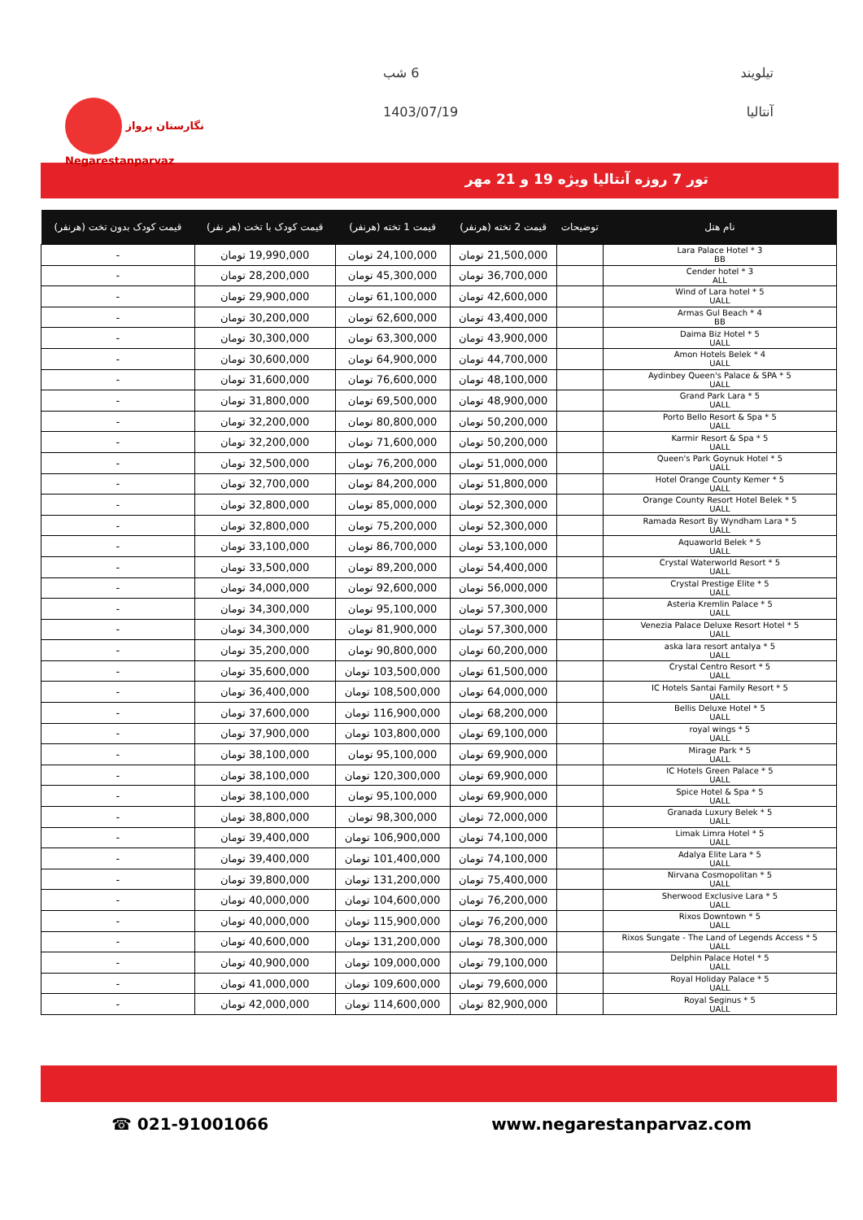نگارستان پرواز
Negarestanparvaz
تیلویند 6 شب
آنتالیا 1403/07/19
تور 7 روزه آنتالیا ویژه 19 و 21 مهر
| نام هتل | توضیحات | قیمت 2 تخته (هرنفر) | قیمت 1 تخته (هرنفر) | قیمت کودک با تخت (هر نفر) | قیمت کودک بدون تخت (هرنفر) |
| --- | --- | --- | --- | --- | --- |
| Lara Palace Hotel * 3 BB | | 21,500,000 تومان | 24,100,000 تومان | 19,990,000 تومان | - |
| Cender hotel * 3 ALL | | 36,700,000 تومان | 45,300,000 تومان | 28,200,000 تومان | - |
| Wind of Lara hotel * 5 UALL | | 42,600,000 تومان | 61,100,000 تومان | 29,900,000 تومان | - |
| Armas Gul Beach * 4 BB | | 43,400,000 تومان | 62,600,000 تومان | 30,200,000 تومان | - |
| Daima Biz Hotel * 5 UALL | | 43,900,000 تومان | 63,300,000 تومان | 30,300,000 تومان | - |
| Amon Hotels Belek * 4 UALL | | 44,700,000 تومان | 64,900,000 تومان | 30,600,000 تومان | - |
| Aydinbey Queen's Palace & SPA * 5 UALL | | 48,100,000 تومان | 76,600,000 تومان | 31,600,000 تومان | - |
| Grand Park Lara * 5 UALL | | 48,900,000 تومان | 69,500,000 تومان | 31,800,000 تومان | - |
| Porto Bello Resort & Spa * 5 UALL | | 50,200,000 تومان | 80,800,000 تومان | 32,200,000 تومان | - |
| Karmir Resort & Spa * 5 UALL | | 50,200,000 تومان | 71,600,000 تومان | 32,200,000 تومان | - |
| Queen's Park Goynuk Hotel * 5 UALL | | 51,000,000 تومان | 76,200,000 تومان | 32,500,000 تومان | - |
| Hotel Orange County Kemer * 5 UALL | | 51,800,000 تومان | 84,200,000 تومان | 32,700,000 تومان | - |
| Orange County Resort Hotel Belek * 5 UALL | | 52,300,000 تومان | 85,000,000 تومان | 32,800,000 تومان | - |
| Ramada Resort By Wyndham Lara * 5 UALL | | 52,300,000 تومان | 75,200,000 تومان | 32,800,000 تومان | - |
| Aquaworld Belek * 5 UALL | | 53,100,000 تومان | 86,700,000 تومان | 33,100,000 تومان | - |
| Crystal Waterworld Resort * 5 UALL | | 54,400,000 تومان | 89,200,000 تومان | 33,500,000 تومان | - |
| Crystal Prestige Elite * 5 UALL | | 56,000,000 تومان | 92,600,000 تومان | 34,000,000 تومان | - |
| Asteria Kremlin Palace * 5 UALL | | 57,300,000 تومان | 95,100,000 تومان | 34,300,000 تومان | - |
| Venezia Palace Deluxe Resort Hotel * 5 UALL | | 57,300,000 تومان | 81,900,000 تومان | 34,300,000 تومان | - |
| aska lara resort antalya * 5 UALL | | 60,200,000 تومان | 90,800,000 تومان | 35,200,000 تومان | - |
| Crystal Centro Resort * 5 UALL | | 61,500,000 تومان | 103,500,000 تومان | 35,600,000 تومان | - |
| IC Hotels Santai Family Resort * 5 UALL | | 64,000,000 تومان | 108,500,000 تومان | 36,400,000 تومان | - |
| Bellis Deluxe Hotel * 5 UALL | | 68,200,000 تومان | 116,900,000 تومان | 37,600,000 تومان | - |
| royal wings * 5 UALL | | 69,100,000 تومان | 103,800,000 تومان | 37,900,000 تومان | - |
| Mirage Park * 5 UALL | | 69,900,000 تومان | 95,100,000 تومان | 38,100,000 تومان | - |
| IC Hotels Green Palace * 5 UALL | | 69,900,000 تومان | 120,300,000 تومان | 38,100,000 تومان | - |
| Spice Hotel & Spa * 5 UALL | | 69,900,000 تومان | 95,100,000 تومان | 38,100,000 تومان | - |
| Granada Luxury Belek * 5 UALL | | 72,000,000 تومان | 98,300,000 تومان | 38,800,000 تومان | - |
| Limak Limra Hotel * 5 UALL | | 74,100,000 تومان | 106,900,000 تومان | 39,400,000 تومان | - |
| Adalya Elite Lara * 5 UALL | | 74,100,000 تومان | 101,400,000 تومان | 39,400,000 تومان | - |
| Nirvana Cosmopolitan * 5 UALL | | 75,400,000 تومان | 131,200,000 تومان | 39,800,000 تومان | - |
| Sherwood Exclusive Lara * 5 UALL | | 76,200,000 تومان | 104,600,000 تومان | 40,000,000 تومان | - |
| Rixos Downtown * 5 UALL | | 76,200,000 تومان | 115,900,000 تومان | 40,000,000 تومان | - |
| Rixos Sungate - The Land of Legends Access * 5 UALL | | 78,300,000 تومان | 131,200,000 تومان | 40,600,000 تومان | - |
| Delphin Palace Hotel * 5 UALL | | 79,100,000 تومان | 109,000,000 تومان | 40,900,000 تومان | - |
| Royal Holiday Palace * 5 UALL | | 79,600,000 تومان | 109,600,000 تومان | 41,000,000 تومان | - |
| Royal Seginus * 5 UALL | | 82,900,000 تومان | 114,600,000 تومان | 42,000,000 تومان | - |
☎ 021-91001066 www.negarestanparvaz.com